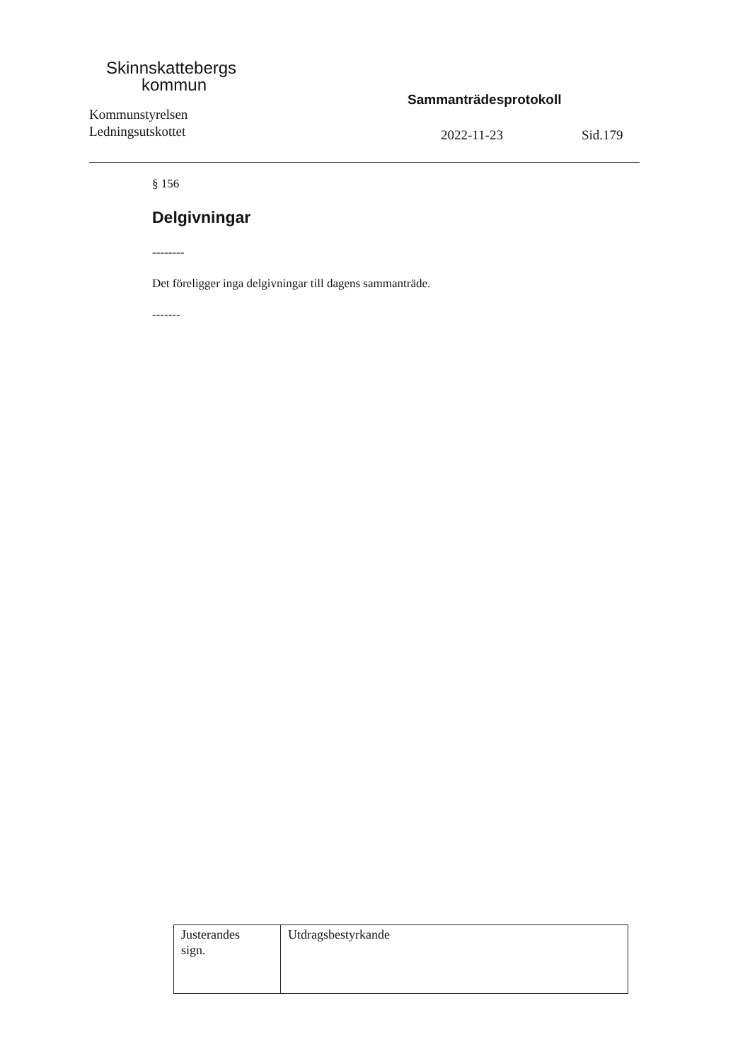Skinnskattebergs
kommun
Kommunstyrelsen
Ledningsutskottet
Sammanträdesprotokoll
2022-11-23 Sid.179
§ 156
Delgivningar
--------
Det föreligger inga delgivningar till dagens sammanträde.
-------
| Justerandes sign. | Utdragsbestyrkande |